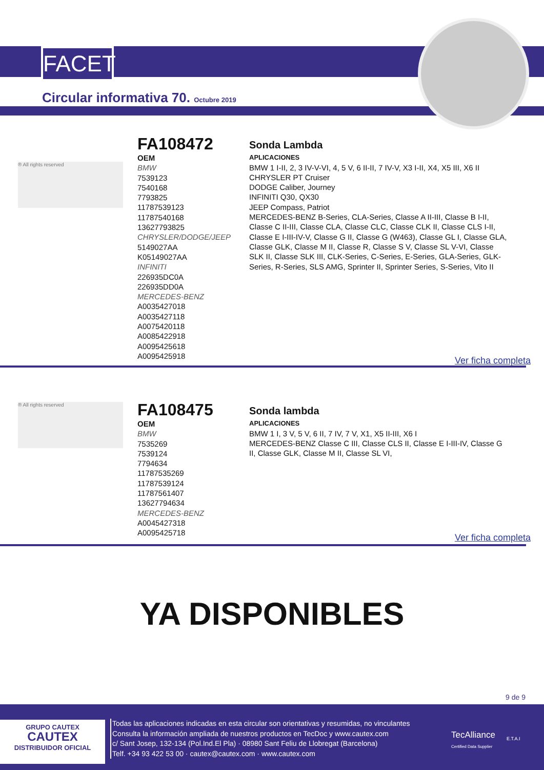FACET
Circular informativa 70. Octubre 2019
® All rights reserved
FA108472
OEM
BMW
7539123
7540168
7793825
11787539123
11787540168
13627793825
CHRYSLER/DODGE/JEEP
5149027AA
K05149027AA
INFINITI
226935DC0A
226935DD0A
MERCEDES-BENZ
A0035427018
A0035427118
A0075420118
A0085422918
A0095425618
A0095425918
Sonda Lambda
APLICACIONES
BMW 1 I-II, 2, 3 IV-V-VI, 4, 5 V, 6 II-II, 7 IV-V, X3 I-II, X4, X5 III, X6 II
CHRYSLER PT Cruiser
DODGE Caliber, Journey
INFINITI Q30, QX30
JEEP Compass, Patriot
MERCEDES-BENZ B-Series, CLA-Series, Classe A II-III, Classe B I-II, Classe C II-III, Classe CLA, Classe CLC, Classe CLK II, Classe CLS I-II, Classe E I-III-IV-V, Classe G II, Classe G (W463), Classe GL I, Classe GLA, Classe GLK, Classe M II, Classe R, Classe S V, Classe SL V-VI, Classe SLK II, Classe SLK III, CLK-Series, C-Series, E-Series, GLA-Series, GLK-Series, R-Series, SLS AMG, Sprinter II, Sprinter Series, S-Series, Vito II
Ver ficha completa
® All rights reserved
FA108475
OEM
BMW
7535269
7539124
7794634
11787535269
11787539124
11787561407
13627794634
MERCEDES-BENZ
A0045427318
A0095425718
Sonda lambda
APLICACIONES
BMW 1 I, 3 V, 5 V, 6 II, 7 IV, 7 V, X1, X5 II-III, X6 I
MERCEDES-BENZ Classe C III, Classe CLS II, Classe E I-III-IV, Classe G II, Classe GLK, Classe M II, Classe SL VI,
Ver ficha completa
YA DISPONIBLES
9 de 9
GRUPO CAUTEX
CAUTEX
DISTRIBUIDOR OFICIAL
Todas las aplicaciones indicadas en esta circular son orientativas y resumidas, no vinculantes
Consulta la información ampliada de nuestros productos en TecDoc y www.cautex.com
c/ Sant Josep, 132-134 (Pol.Ind.El Pla) · 08980 Sant Feliu de Llobregat (Barcelona)
Telf. +34 93 422 53 00 · cautex@cautex.com · www.cautex.com
TecAlliance
Certified Data Supplier
E.T.A.I